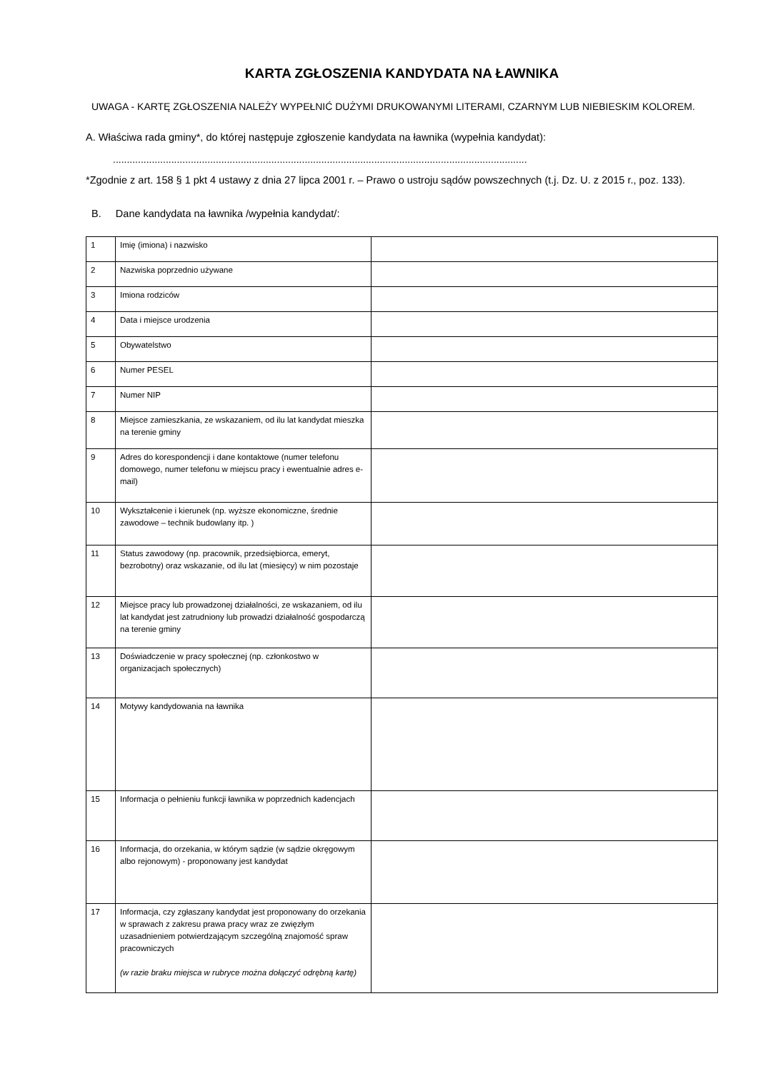KARTA ZGŁOSZENIA KANDYDATA NA ŁAWNIKA
UWAGA - KARTĘ ZGŁOSZENIA NALEŻY WYPEŁNIĆ DUŻYMI DRUKOWANYMI LITERAMI, CZARNYM LUB NIEBIESKIM KOLOREM.
A. Właściwa rada gminy*, do której następuje zgłoszenie kandydata na ławnika (wypełnia kandydat):
.....................................................................................................................................................
*Zgodnie z art. 158 § 1 pkt 4 ustawy z dnia 27 lipca 2001 r. – Prawo o ustroju sądów powszechnych (t.j. Dz. U. z 2015 r., poz. 133).
B. Dane kandydata na ławnika /wypełnia kandydat/:
| 1 | Imię (imiona) i nazwisko | |
| 2 | Nazwiska poprzednio używane | |
| 3 | Imiona rodziców | |
| 4 | Data i miejsce urodzenia | |
| 5 | Obywatelstwo | |
| 6 | Numer PESEL | |
| 7 | Numer NIP | |
| 8 | Miejsce zamieszkania, ze wskazaniem, od ilu lat kandydat mieszka na terenie gminy | |
| 9 | Adres do korespondencji i dane kontaktowe (numer telefonu domowego, numer telefonu w miejscu pracy i ewentualnie adres e-mail) | |
| 10 | Wykształcenie i kierunek (np. wyższe ekonomiczne, średnie zawodowe – technik budowlany itp. ) | |
| 11 | Status zawodowy (np. pracownik, przedsiębiorca, emeryt, bezrobotny) oraz wskazanie, od ilu lat (miesięcy) w nim pozostaje | |
| 12 | Miejsce pracy lub prowadzonej działalności, ze wskazaniem, od ilu lat kandydat jest zatrudniony lub prowadzi działalność gospodarczą na terenie gminy | |
| 13 | Doświadczenie w pracy społecznej (np. członkostwo w organizacjach społecznych) | |
| 14 | Motywy kandydowania na ławnika | |
| 15 | Informacja o pełnieniu funkcji ławnika w poprzednich kadencjach | |
| 16 | Informacja, do orzekania, w którym sądzie (w sądzie okręgowym albo rejonowym) - proponowany jest kandydat | |
| 17 | Informacja, czy zgłaszany kandydat jest proponowany do orzekania w sprawach z zakresu prawa pracy wraz ze zwięzłym uzasadnieniem potwierdzającym szczególną znajomość spraw pracowniczych (w razie braku miejsca w rubryce można dołączyć odrębną kartę) | |